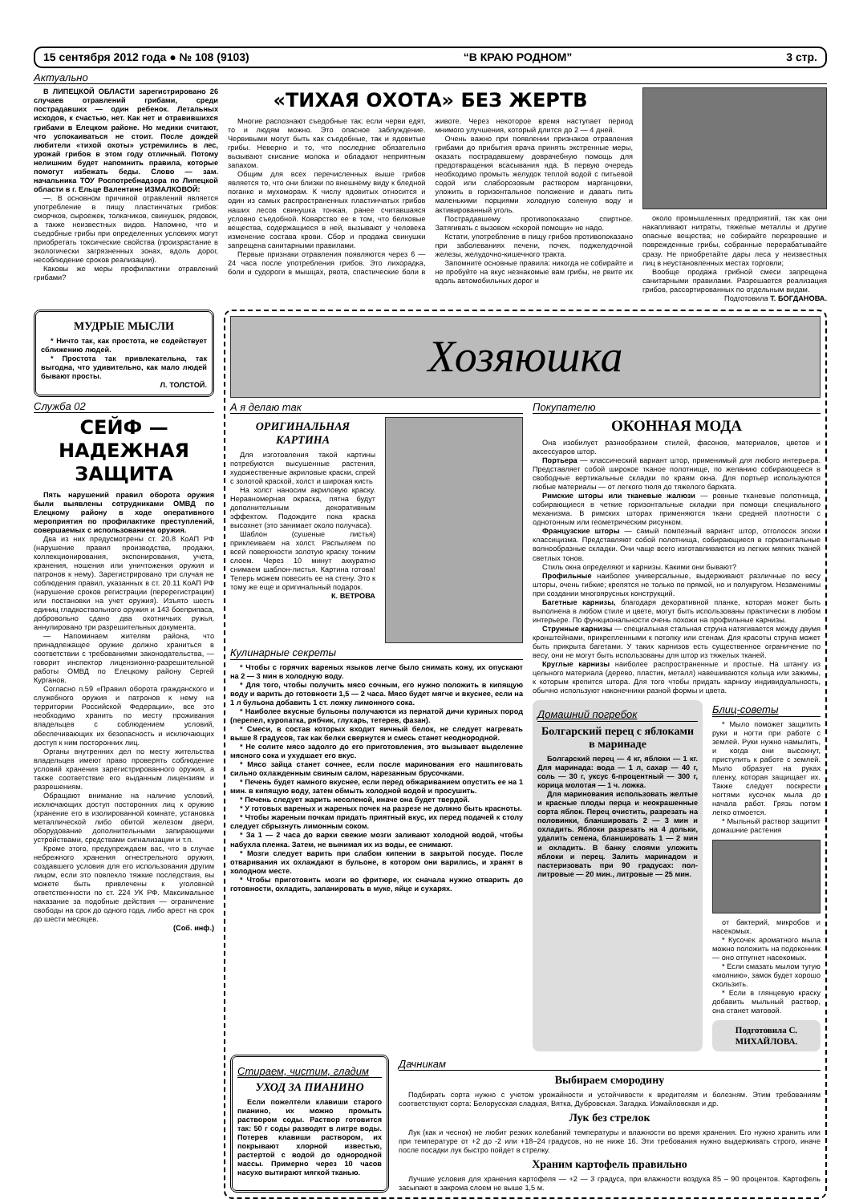15 сентября 2012 года ● № 108 (9103) “В КРАЮ РОДНОМ” 3 стр.
Актуально
В ЛИПЕЦКОЙ ОБЛАСТИ зарегистрировано 26 случаев отравлений грибами, среди пострадавших — один ребенок. Летальных исходов, к счастью, нет. Как нет и отравившихся грибами в Елецком районе. Но медики считают, что успокаиваться не стоит. После дождей любители «тихой охоты» устремились в лес, урожай грибов в этом году отличный. Потому нелишним будет напомнить правила, которые помогут избежать беды. Слово — зам. начальника ТОУ Роспотребнадзора по Липецкой области в г. Ельце Валентине ИЗМАЛКОВОЙ:
—. В основном причиной отравлений является употребление в пищу пластинчатых грибов: сморчков, сыроежек, толкачиков, свинушек, рядовок, а также неизвестных видов. Напомню, что и съедобные грибы при определенных условиях могут приобретать токсические свойства (произрастание в экологически загрязненных зонах, вдоль дорог, несоблюдение сроков реализации).
Каковы же меры профилактики отравлений грибами?
«ТИХАЯ ОХОТА» БЕЗ ЖЕРТВ
Многие распознают съедобные так: если черви едят, то и людям можно. Это опасное заблуждение. Червивыми могут быть как съедобные, так и ядовитые грибы. Неверно и то, что последние обязательно вызывают скисание молока и обладают неприятным запахом.
Общим для всех перечисленных выше грибов является то, что они близки по внешнему виду к бледной поганке и мухоморам. К числу ядовитых относится и один из самых распространенных пластинчатых грибов наших лесов свинушка тонкая, ранее считавшаяся условно съедобной. Коварство ее в том, что белковые вещества, содержащиеся в ней, вызывают у человека изменение состава крови. Сбор и продажа свинушки запрещена санитарными правилами.
Первые признаки отравления появляются через 6 — 24 часа после употребления грибов. Это лихорадка, боли и судороги в мышцах, рвота, спастические боли в животе. Через некоторое время наступает период мнимого улучшения, который длится до 2 — 4 дней.
Очень важно при появлении признаков отравления грибами до прибытия врача принять экстренные меры, оказать пострадавшему доврачебную помощь для предотвращения всасывания яда. В первую очередь необходимо промыть желудок теплой водой с питьевой содой или слаборозовым раствором марганцовки, уложить в горизонтальное положение и давать пить маленькими порциями холодную соленую воду и активированный уголь.
Пострадавшему противопоказано спиртное. Затягивать с вызовом «скорой помощи» не надо.
Кстати, употребление в пищу грибов противопоказано при заболеваниях печени, почек, поджелудочной железы, желудочно-кишечного тракта.
Запомните основные правила: никогда не собирайте и не пробуйте на вкус незнакомые вам грибы, не рвите их вдоль автомобильных дорог и
около промышленных предприятий, так как они накапливают нитраты, тяжелые металлы и другие опасные вещества; не собирайте перезревшие и поврежденные грибы, собранные перерабатывайте сразу. Не приобретайте дары леса у неизвестных лиц в неустановленных местах торговли;
Вообще продажа грибной смеси запрещена санитарными правилами. Разрешается реализация грибов, рассортированных по отдельным видам.
Подготовила Т. БОГДАНОВА.
МУДРЫЕ МЫСЛИ
* Ничто так, как простота, не содействует сближению людей.
* Простота так привлекательна, так выгодна, что удивительно, как мало людей бывают просты.
Л. ТОЛСТОЙ.
Служба 02
СЕЙФ — НАДЕЖНАЯ ЗАЩИТА
Пять нарушений правил оборота оружия были выявлены сотрудниками ОМВД по Елецкому району в ходе оперативного мероприятия по профилактике преступлений, совершаемых с использованием оружия.
Два из них предусмотрены ст. 20.8 КоАП РФ (нарушение правил производства, продажи, коллекционирования, экспонирования, учета, хранения, ношения или уничтожения оружия и патронов к нему). Зарегистрировано три случая не соблюдения правил, указанных в ст. 20.11 КоАП РФ (нарушение сроков регистрации (перерегистрации) или постановки на учет оружия). Изъято шесть единиц гладкоствольного оружия и 143 боеприпаса, добровольно сдано два охотничьих ружья, аннулировано три разрешительных документа.
— Напоминаем жителям района, что принадлежащее оружие должно храниться в соответствии с требованиями законодательства, — говорит инспектор лицензионно-разрешительной работы ОМВД по Елецкому району Сергей Курганов.
Согласно п.59 «Правил оборота гражданского и служебного оружия и патронов к нему на территории Российской Федерации», все это необходимо хранить по месту проживания владельцев с соблюдением условий, обеспечивающих их безопасность и исключающих доступ к ним посторонних лиц.
Органы внутренних дел по месту жительства владельцев имеют право проверять соблюдение условий хранения зарегистрированного оружия, а также соответствие его выданным лицензиям и разрешениям.
Обращают внимание на наличие условий, исключающих доступ посторонних лиц к оружию (хранение его в изолированной комнате, установка металлической либо обитой железом двери, оборудование дополнительными запирающими устройствами, средствами сигнализации и т.п.
Кроме этого, предупреждаем вас, что в случае небрежного хранения огнестрельного оружия, создавшего условия для его использования другим лицом, если это повлекло тяжкие последствия, вы можете быть привлечены к уголовной ответственности по ст. 224 УК РФ. Максимальное наказание за подобные действия — ограничение свободы на срок до одного года, либо арест на срок до шести месяцев.
(Соб. инф.)
Хозяюшка
А я делаю так
ОРИГИНАЛЬНАЯ КАРТИНА
Для изготовления такой картины потребуются высушенные растения, художественные акриловые краски, спрей с золотой краской, холст и широкая кисть
На холст наносим акриловую краску. Неравномерная окраска, пятна будут дополнительным декоративным эффектом. Подождите пока краска высохнет (это занимает около получаса).
Шаблон (сушеные листья) приклеиваем на холст. Распыляем по всей поверхности золотую краску тонким слоем. Через 10 минут аккуратно снимаем шаблон-листья. Картина готова! Теперь можем повесить ее на стену. Это к тому же еще и оригинальный подарок.
К. ВЕТРОВА
Кулинарные секреты
* Чтобы с горячих вареных языков легче было снимать кожу, их опускают на 2 — 3 мин в холодную воду.
* Для того, чтобы получить мясо сочным, его нужно положить в кипящую воду и варить до готовности 1,5 — 2 часа. Мясо будет мягче и вкуснее, если на 1 л бульона добавить 1 ст. ложку лимонного сока.
* Наиболее вкусные бульоны получаются из пернатой дичи куриных пород (перепел, куропатка, рябчик, глухарь, тетерев, фазан).
* Смеси, в состав которых входит яичный белок, не следует нагревать выше 8 градусов, так как белки свернутся и смесь станет неоднородной.
* Не солите мясо задолго до его приготовления, это вызывает выделение мясного сока и ухудшает его вкус.
* Мясо зайца станет сочнее, если после маринования его нашпиговать сильно охлажденным свиным салом, нарезанным брусочками.
* Печень будет намного вкуснее, если перед обжариванием опустить ее на 1 мин. в кипящую воду, затем обмыть холодной водой и просушить.
* Печень следует жарить несоленой, иначе она будет твердой.
* У готовых вареных и жареных почек на разрезе не должно быть красноты.
* Чтобы жареным почкам придать приятный вкус, их перед подачей к столу следует сбрызнуть лимонным соком.
* За 1 — 2 часа до варки свежие мозги заливают холодной водой, чтобы набухла пленка. Затем, не вынимая их из воды, ее снимают.
* Мозги следует варить при слабом кипении в закрытой посуде. После отваривания их охлаждают в бульоне, в котором они варились, и хранят в холодном месте.
* Чтобы приготовить мозги во фритюре, их сначала нужно отварить до готовности, охладить, запанировать в муке, яйце и сухарях.
Покупателю
ОКОННАЯ МОДА
Она изобилует разнообразием стилей, фасонов, материалов, цветов и аксессуаров штор.
Портьера — классический вариант штор, применимый для любого интерьера. Представляет собой широкое тканое полотнище, по желанию собирающееся в свободные вертикальные складки по краям окна. Для портьер используются любые материалы — от легкого тюля до тяжелого бархата.
Римские шторы или тканевые жалюзи — ровные тканевые полотнища, собирающиеся в четкие горизонтальные складки при помощи специального механизма. В римских шторах применяются ткани средней плотности с однотонным или геометрическим рисунком.
Французские шторы — самый помпезный вариант штор, отголосок эпохи классицизма. Представляют собой полотнища, собирающиеся в горизонтальные волнообразные складки. Они чаще всего изготавливаются из легких мягких тканей светлых тонов.
Стиль окна определяют и карнизы. Какими они бывают?
Профильные наиболее универсальные, выдерживают различные по весу шторы, очень гибкие; крепятся не только по прямой, но и полукругом. Незаменимы при создании многоярусных конструкций.
Багетные карнизы, благодаря декоративной планке, которая может быть выполнена в любом стиле и цвете, могут быть использованы практически в любом интерьере. По функциональности очень похожи на профильные карнизы.
Струнные карнизы — специальная стальная струна натягивается между двумя кронштейнами, прикрепленными к потолку или стенам. Для красоты струна может быть прикрыта багетами. У таких карнизов есть существенное ограничение по весу, они не могут быть использованы для штор из тяжелых тканей.
Круглые карнизы наиболее распространенные и простые. На штангу из цельного материала (дерево, пластик, металл) навешиваются кольца или зажимы, к которым крепится штора. Для того чтобы придать карнизу индивидуальность, обычно используют наконечники разной формы и цвета.
Домашний погребок
Болгарский перец с яблоками в маринаде
Болгарский перец — 4 кг, яблоки — 1 кг. Для маринада: вода — 1 л, сахар — 40 г, соль — 30 г, уксус 6-процентный — 300 г, корица молотая — 1 ч. ложка.
Для маринования использовать желтые и красные плоды перца и неокрашенные сорта яблок. Перец очистить, разрезать на половинки, бланшировать 2 — 3 мин и охладить. Яблоки разрезать на 4 дольки, удалить семена, бланшировать 1 — 2 мин и охладить. В банку слоями уложить яблоки и перец. Залить маринадом и пастеризовать при 90 градусах: пол-литровые — 20 мин., литровые — 25 мин.
Блиц-советы
* Мыло поможет защитить руки и ногти при работе с землей. Руки нужно намылить, и когда они высохнут, приступить к работе с землей. Мыло образует на руках пленку, которая защищает их. Также следует поскрести ногтями кусочек мыла до начала работ. Грязь потом легко отмоется.
* Мыльный раствор защитит домашние растения
от бактерий, микробов и насекомых.
* Кусочек ароматного мыла можно положить на подоконник — оно отпугнет насекомых.
* Если смазать мылом тугую «молнию», замок будет хорошо скользить.
* Если в глянцевую краску добавить мыльный раствор, она станет матовой.
Подготовила С. МИХАЙЛОВА.
Стираем, чистим, гладим
УХОД ЗА ПИАНИНО
Если пожелтели клавиши старого пианино, их можно промыть раствором соды. Раствор готовится так: 50 г соды разводят в литре воды. Потерев клавиши раствором, их покрывают хлорной известью, растертой с водой до однородной массы. Примерно через 10 часов насухо вытирают мягкой тканью.
Дачникам
Выбираем смородину
Подбирать сорта нужно с учетом урожайности и устойчивости к вредителям и болезням. Этим требованиям соответствуют сорта: Белорусская сладкая, Вятка, Дубровская. Загадка. Измайловская и др.
Лук без стрелок
Лук (как и чеснок) не любит резких колебаний температуры и влажности во время хранения. Его нужно хранить или при температуре от +2 до -2 или +18–24 градусов, но не ниже 16. Эти требования нужно выдерживать строго, иначе после посадки лук быстро пойдет в стрелку.
Храним картофель правильно
Лучшие условия для хранения картофеля — +2 — 3 градуса, при влажности воздуха 85 – 90 процентов. Картофель засыпают в закрома слоем не выше 1,5 м.